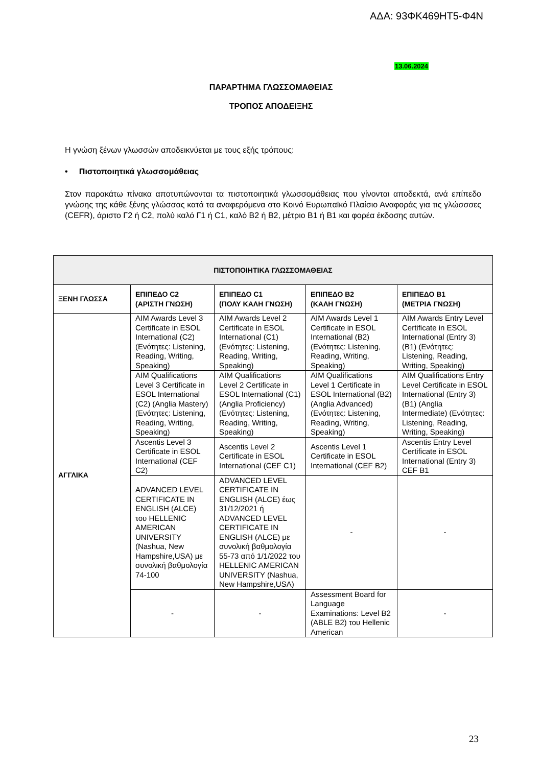ΑΔΑ: 93ΦΚ469ΗΤ5-Φ4Ν
13.06.2024
ΠΑΡΑΡΤΗΜΑ ΓΛΩΣΣΟΜΑΘΕΙΑΣ
ΤΡΟΠΟΣ ΑΠΟΔΕΙΞΗΣ
Η γνώση ξένων γλωσσών αποδεικνύεται με τους εξής τρόπους:
• Πιστοποιητικά γλωσσομάθειας
Στον παρακάτω πίνακα αποτυπώνονται τα πιστοποιητικά γλωσσομάθειας που γίνονται αποδεκτά, ανά επίπεδο γνώσης της κάθε ξένης γλώσσας κατά τα αναφερόμενα στο Κοινό Ευρωπαϊκό Πλαίσιο Αναφοράς για τις γλώσσσες (CEFR), άριστο Γ2 ή C2, πολύ καλό Γ1 ή C1, καλό Β2 ή Β2, μέτριο Β1 ή Β1 και φορέα έκδοσης αυτών.
| ΠΙΣΤΟΠΟΙΗΤΙΚΑ ΓΛΩΣΣΟΜΑΘΕΙΑΣ | | | | |
| --- | --- | --- | --- | --- |
| ΞΕΝΗ ΓΛΩΣΣΑ | ΕΠΙΠΕΔΟ C2 (ΑΡΙΣΤΗ ΓΝΩΣΗ) | ΕΠΙΠΕΔΟ C1 (ΠΟΛΥ ΚΑΛΗ ΓΝΩΣΗ) | ΕΠΙΠΕΔΟ Β2 (ΚΑΛΗ ΓΝΩΣΗ) | ΕΠΙΠΕΔΟ Β1 (ΜΕΤΡΙΑ ΓΝΩΣΗ) |
| ΑΓΓΛΙΚΑ | AIM Awards Level 3 Certificate in ESOL International (C2) (Ενότητες: Listening, Reading, Writing, Speaking) | AIM Awards Level 2 Certificate in ESOL International (C1) (Ενότητες: Listening, Reading, Writing, Speaking) | AIM Awards Level 1 Certificate in ESOL International (B2) (Ενότητες: Listening, Reading, Writing, Speaking) | AIM Awards Entry Level Certificate in ESOL International (Entry 3) (B1) (Ενότητες: Listening, Reading, Writing, Speaking) |
| | AIM Qualifications Level 3 Certificate in ESOL International (C2) (Anglia Mastery) (Ενότητες: Listening, Reading, Writing, Speaking) | AIM Qualifications Level 2 Certificate in ESOL International (C1) (Anglia Proficiency) (Ενότητες: Listening, Reading, Writing, Speaking) | AIM Qualifications Level 1 Certificate in ESOL International (B2) (Anglia Advanced) (Ενότητες: Listening, Reading, Writing, Speaking) | AIM Qualifications Entry Level Certificate in ESOL International (Entry 3) (B1) (Anglia Intermediate) (Ενότητες: Listening, Reading, Writing, Speaking) |
| | Ascentis Level 3 Certificate in ESOL International (CEF C2) | Ascentis Level 2 Certificate in ESOL International (CEF C1) | Ascentis Level 1 Certificate in ESOL International (CEF B2) | Ascentis Entry Level Certificate in ESOL International (Entry 3) CEF B1 |
| | ADVANCED LEVEL CERTIFICATE IN ENGLISH (ALCE) του HELLENIC AMERICAN UNIVERSITY (Nashua, New Hampshire,USA) με συνολική βαθμολογία 74-100 | ADVANCED LEVEL CERTIFICATE IN ENGLISH (ALCE) έως 31/12/2021 ή ADVANCED LEVEL CERTIFICATE IN ENGLISH (ALCE) με συνολική βαθμολογία 55-73 από 1/1/2022 του HELLENIC AMERICAN UNIVERSITY (Nashua, New Hampshire,USA) | - | - |
| | - | - | Assessment Board for Language Examinations: Level B2 (ABLE B2) του Hellenic American | - |
23